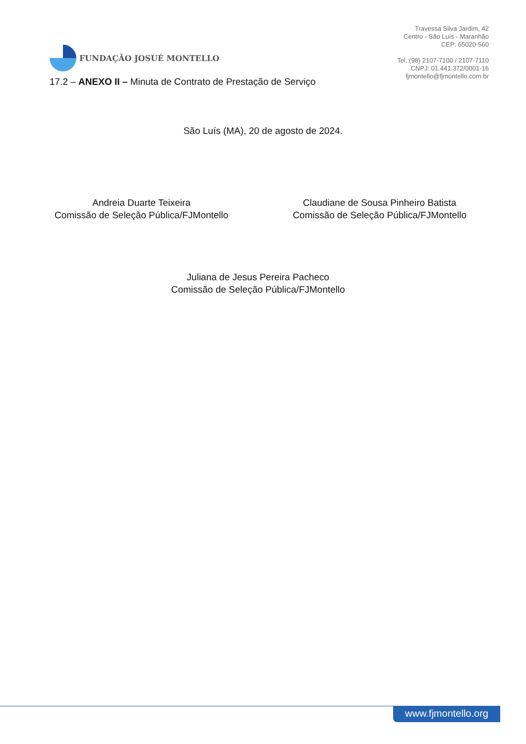FUNDAÇÃO JOSUÉ MONTELLO
Travessa Silva Jardim, 42
Centro - São Luís - Maranhão
CEP: 65020-560
Tel.:(98) 2107-7100 / 2107-7110
CNPJ: 01.441.372/0001-16
fjmontello@fjmontello.com.br
17.2 – ANEXO II – Minuta de Contrato de Prestação de Serviço
São Luís (MA), 20 de agosto de 2024.
Andreia Duarte Teixeira
Comissão de Seleção Pública/FJMontello
Claudiane de Sousa Pinheiro Batista
Comissão de Seleção Pública/FJMontello
Juliana de Jesus Pereira Pacheco
Comissão de Seleção Pública/FJMontello
www.fjmontello.org